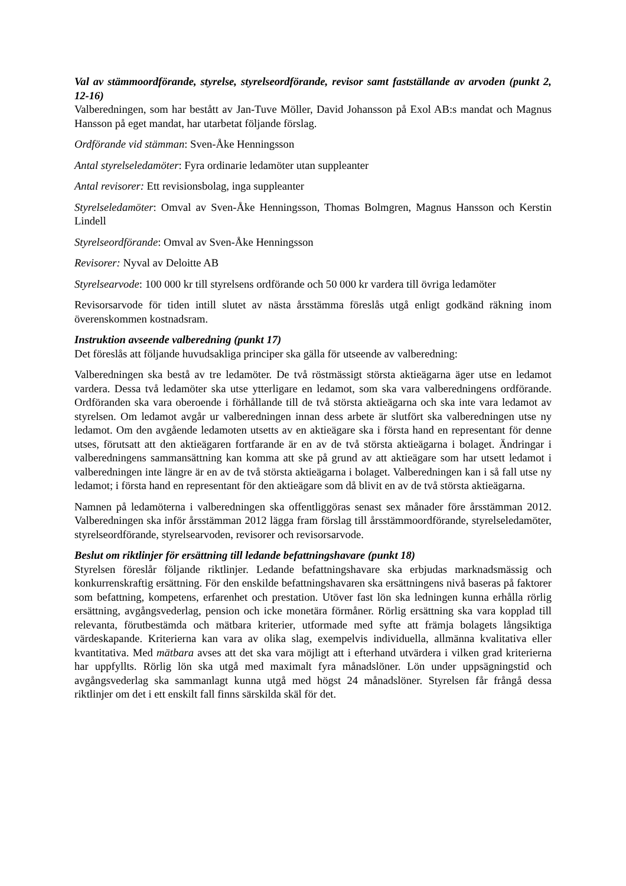Val av stämmoordförande, styrelse, styrelseordförande, revisor samt fastställande av arvoden (punkt 2, 12-16)
Valberedningen, som har bestått av Jan-Tuve Möller, David Johansson på Exol AB:s mandat och Magnus Hansson på eget mandat, har utarbetat följande förslag.
Ordförande vid stämman: Sven-Åke Henningsson
Antal styrelseledamöter: Fyra ordinarie ledamöter utan suppleanter
Antal revisorer: Ett revisionsbolag, inga suppleanter
Styrelseledamöter: Omval av Sven-Åke Henningsson, Thomas Bolmgren, Magnus Hansson och Kerstin Lindell
Styrelseordförande: Omval av Sven-Åke Henningsson
Revisorer: Nyval av Deloitte AB
Styrelsearvode: 100 000 kr till styrelsens ordförande och 50 000 kr vardera till övriga ledamöter
Revisorsarvode för tiden intill slutet av nästa årsstämma föreslås utgå enligt godkänd räkning inom överenskommen kostnadsram.
Instruktion avseende valberedning (punkt 17)
Det föreslås att följande huvudsakliga principer ska gälla för utseende av valberedning:
Valberedningen ska bestå av tre ledamöter. De två röstmässigt största aktieägarna äger utse en ledamot vardera. Dessa två ledamöter ska utse ytterligare en ledamot, som ska vara valberedningens ordförande. Ordföranden ska vara oberoende i förhållande till de två största aktieägarna och ska inte vara ledamot av styrelsen. Om ledamot avgår ur valberedningen innan dess arbete är slutfört ska valberedningen utse ny ledamot. Om den avgående ledamoten utsetts av en aktieägare ska i första hand en representant för denne utses, förutsatt att den aktieägaren fortfarande är en av de två största aktieägarna i bolaget. Ändringar i valberedningens sammansättning kan komma att ske på grund av att aktieägare som har utsett ledamot i valberedningen inte längre är en av de två största aktieägarna i bolaget. Valberedningen kan i så fall utse ny ledamot; i första hand en representant för den aktieägare som då blivit en av de två största aktieägarna.
Namnen på ledamöterna i valberedningen ska offentliggöras senast sex månader före årsstämman 2012. Valberedningen ska inför årsstämman 2012 lägga fram förslag till årsstämmoordförande, styrelseledamöter, styrelseordförande, styrelsearvoden, revisorer och revisorsarvode.
Beslut om riktlinjer för ersättning till ledande befattningshavare (punkt 18)
Styrelsen föreslår följande riktlinjer. Ledande befattningshavare ska erbjudas marknadsmässig och konkurrenskraftig ersättning. För den enskilde befattningshavaren ska ersättningens nivå baseras på faktorer som befattning, kompetens, erfarenhet och prestation. Utöver fast lön ska ledningen kunna erhålla rörlig ersättning, avgångsvederlag, pension och icke monetära förmåner. Rörlig ersättning ska vara kopplad till relevanta, förutbestämda och mätbara kriterier, utformade med syfte att främja bolagets långsiktiga värdeskapande. Kriterierna kan vara av olika slag, exempelvis individuella, allmänna kvalitativa eller kvantitativa. Med mätbara avses att det ska vara möjligt att i efterhand utvärdera i vilken grad kriterierna har uppfyllts. Rörlig lön ska utgå med maximalt fyra månadslöner. Lön under uppsägningstid och avgångsvederlag ska sammanlagt kunna utgå med högst 24 månadslöner. Styrelsen får frångå dessa riktlinjer om det i ett enskilt fall finns särskilda skäl för det.